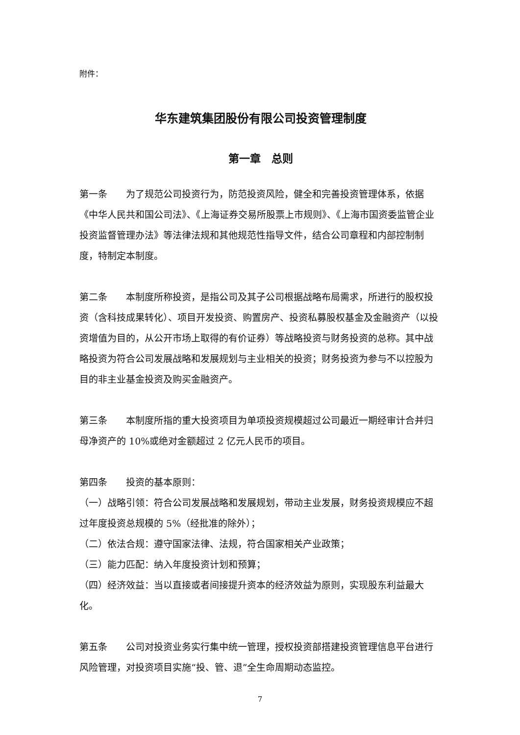附件：
华东建筑集团股份有限公司投资管理制度
第一章　总则
第一条　　为了规范公司投资行为，防范投资风险，健全和完善投资管理体系，依据《中华人民共和国公司法》、《上海证券交易所股票上市规则》、《上海市国资委监管企业投资监督管理办法》等法律法规和其他规范性指导文件，结合公司章程和内部控制制度，特制定本制度。
第二条　　本制度所称投资，是指公司及其子公司根据战略布局需求，所进行的股权投资（含科技成果转化）、项目开发投资、购置房产、投资私募股权基金及金融资产（以投资增值为目的，从公开市场上取得的有价证券）等战略投资与财务投资的总称。其中战略投资为符合公司发展战略和发展规划与主业相关的投资；财务投资为参与不以控股为目的非主业基金投资及购买金融资产。
第三条　　本制度所指的重大投资项目为单项投资规模超过公司最近一期经审计合并归母净资产的 10%或绝对金额超过 2 亿元人民币的项目。
第四条　　投资的基本原则：
（一）战略引领：符合公司发展战略和发展规划，带动主业发展，财务投资规模应不超过年度投资总规模的 5%（经批准的除外）；
（二）依法合规：遵守国家法律、法规，符合国家相关产业政策；
（三）能力匹配：纳入年度投资计划和预算；
（四）经济效益：当以直接或者间接提升资本的经济效益为原则，实现股东利益最大化。
第五条　　公司对投资业务实行集中统一管理，授权投资部搭建投资管理信息平台进行风险管理，对投资项目实施“投、管、退”全生命周期动态监控。
7